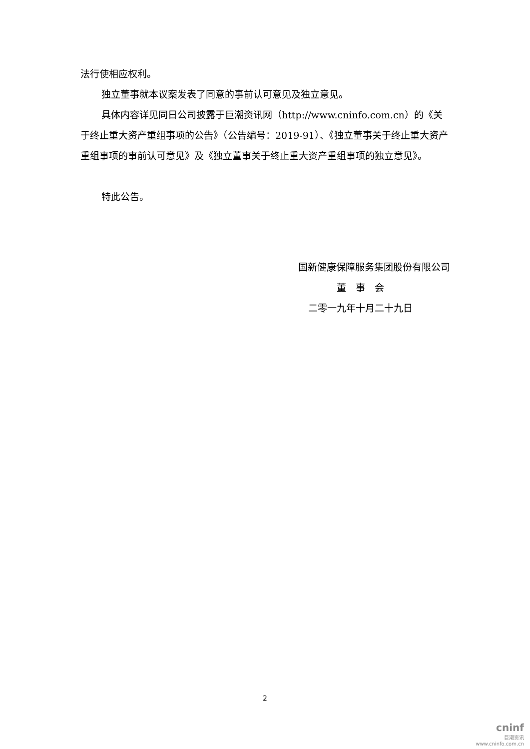法行使相应权利。
独立董事就本议案发表了同意的事前认可意见及独立意见。
具体内容详见同日公司披露于巨潮资讯网（http://www.cninfo.com.cn）的《关于终止重大资产重组事项的公告》（公告编号：2019-91）、《独立董事关于终止重大资产重组事项的事前认可意见》及《独立董事关于终止重大资产重组事项的独立意见》。
特此公告。
国新健康保障服务集团股份有限公司
董　事　会
二零一九年十月二十九日
2
cninf
巨潮资讯
www.cninfo.com.cn